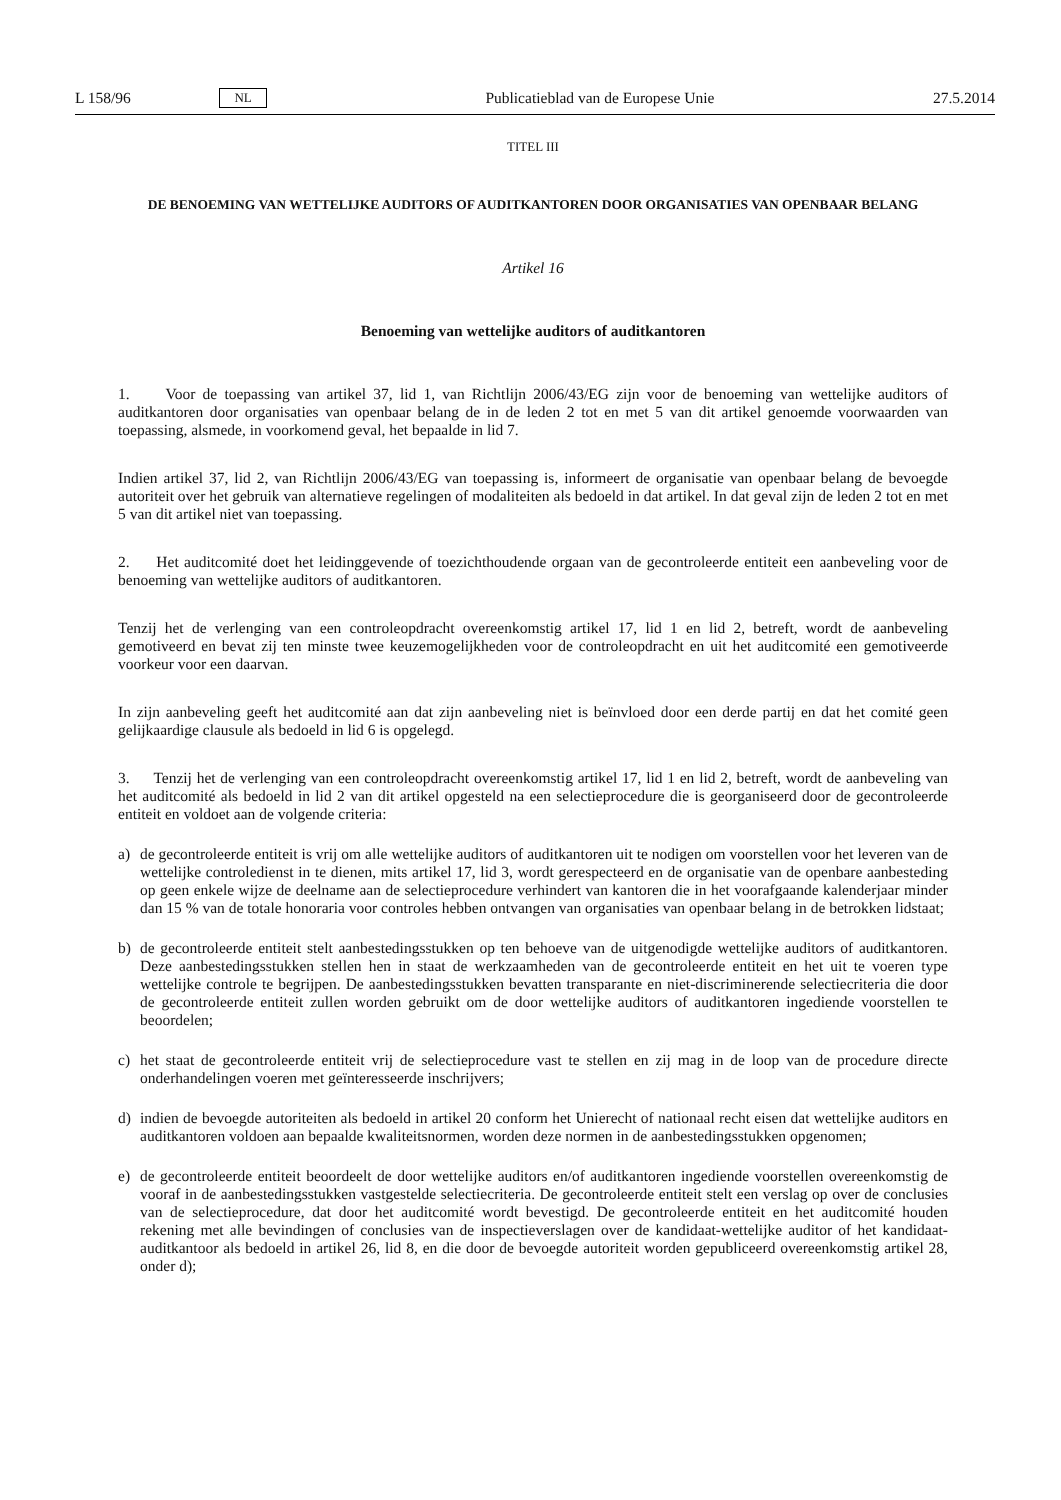L 158/96 NL Publicatieblad van de Europese Unie 27.5.2014
TITEL III
DE BENOEMING VAN WETTELIJKE AUDITORS OF AUDITKANTOREN DOOR ORGANISATIES VAN OPENBAAR BELANG
Artikel 16
Benoeming van wettelijke auditors of auditkantoren
1. Voor de toepassing van artikel 37, lid 1, van Richtlijn 2006/43/EG zijn voor de benoeming van wettelijke auditors of auditkantoren door organisaties van openbaar belang de in de leden 2 tot en met 5 van dit artikel genoemde voorwaarden van toepassing, alsmede, in voorkomend geval, het bepaalde in lid 7.
Indien artikel 37, lid 2, van Richtlijn 2006/43/EG van toepassing is, informeert de organisatie van openbaar belang de bevoegde autoriteit over het gebruik van alternatieve regelingen of modaliteiten als bedoeld in dat artikel. In dat geval zijn de leden 2 tot en met 5 van dit artikel niet van toepassing.
2. Het auditcomité doet het leidinggevende of toezichthoudende orgaan van de gecontroleerde entiteit een aanbeveling voor de benoeming van wettelijke auditors of auditkantoren.
Tenzij het de verlenging van een controleopdracht overeenkomstig artikel 17, lid 1 en lid 2, betreft, wordt de aanbeveling gemotiveerd en bevat zij ten minste twee keuzemogelijkheden voor de controleopdracht en uit het auditcomité een gemotiveerde voorkeur voor een daarvan.
In zijn aanbeveling geeft het auditcomité aan dat zijn aanbeveling niet is beïnvloed door een derde partij en dat het comité geen gelijkaardige clausule als bedoeld in lid 6 is opgelegd.
3. Tenzij het de verlenging van een controleopdracht overeenkomstig artikel 17, lid 1 en lid 2, betreft, wordt de aanbeveling van het auditcomité als bedoeld in lid 2 van dit artikel opgesteld na een selectieprocedure die is georganiseerd door de gecontroleerde entiteit en voldoet aan de volgende criteria:
a) de gecontroleerde entiteit is vrij om alle wettelijke auditors of auditkantoren uit te nodigen om voorstellen voor het leveren van de wettelijke controledienst in te dienen, mits artikel 17, lid 3, wordt gerespecteerd en de organisatie van de openbare aanbesteding op geen enkele wijze de deelname aan de selectieprocedure verhindert van kantoren die in het voorafgaande kalenderjaar minder dan 15 % van de totale honoraria voor controles hebben ontvangen van organisaties van openbaar belang in de betrokken lidstaat;
b) de gecontroleerde entiteit stelt aanbestedingsstukken op ten behoeve van de uitgenodigde wettelijke auditors of auditkantoren. Deze aanbestedingsstukken stellen hen in staat de werkzaamheden van de gecontroleerde entiteit en het uit te voeren type wettelijke controle te begrijpen. De aanbestedingsstukken bevatten transparante en niet-discriminerende selectiecriteria die door de gecontroleerde entiteit zullen worden gebruikt om de door wettelijke auditors of auditkantoren ingediende voorstellen te beoordelen;
c) het staat de gecontroleerde entiteit vrij de selectieprocedure vast te stellen en zij mag in de loop van de procedure directe onderhandelingen voeren met geïnteresseerde inschrijvers;
d) indien de bevoegde autoriteiten als bedoeld in artikel 20 conform het Unierecht of nationaal recht eisen dat wettelijke auditors en auditkantoren voldoen aan bepaalde kwaliteitsnormen, worden deze normen in de aanbestedingsstukken opgenomen;
e) de gecontroleerde entiteit beoordeelt de door wettelijke auditors en/of auditkantoren ingediende voorstellen overeenkomstig de vooraf in de aanbestedingsstukken vastgestelde selectiecriteria. De gecontroleerde entiteit stelt een verslag op over de conclusies van de selectieprocedure, dat door het auditcomité wordt bevestigd. De gecontroleerde entiteit en het auditcomité houden rekening met alle bevindingen of conclusies van de inspectieverslagen over de kandidaat-wettelijke auditor of het kandidaat-auditkantoor als bedoeld in artikel 26, lid 8, en die door de bevoegde autoriteit worden gepubliceerd overeenkomstig artikel 28, onder d);